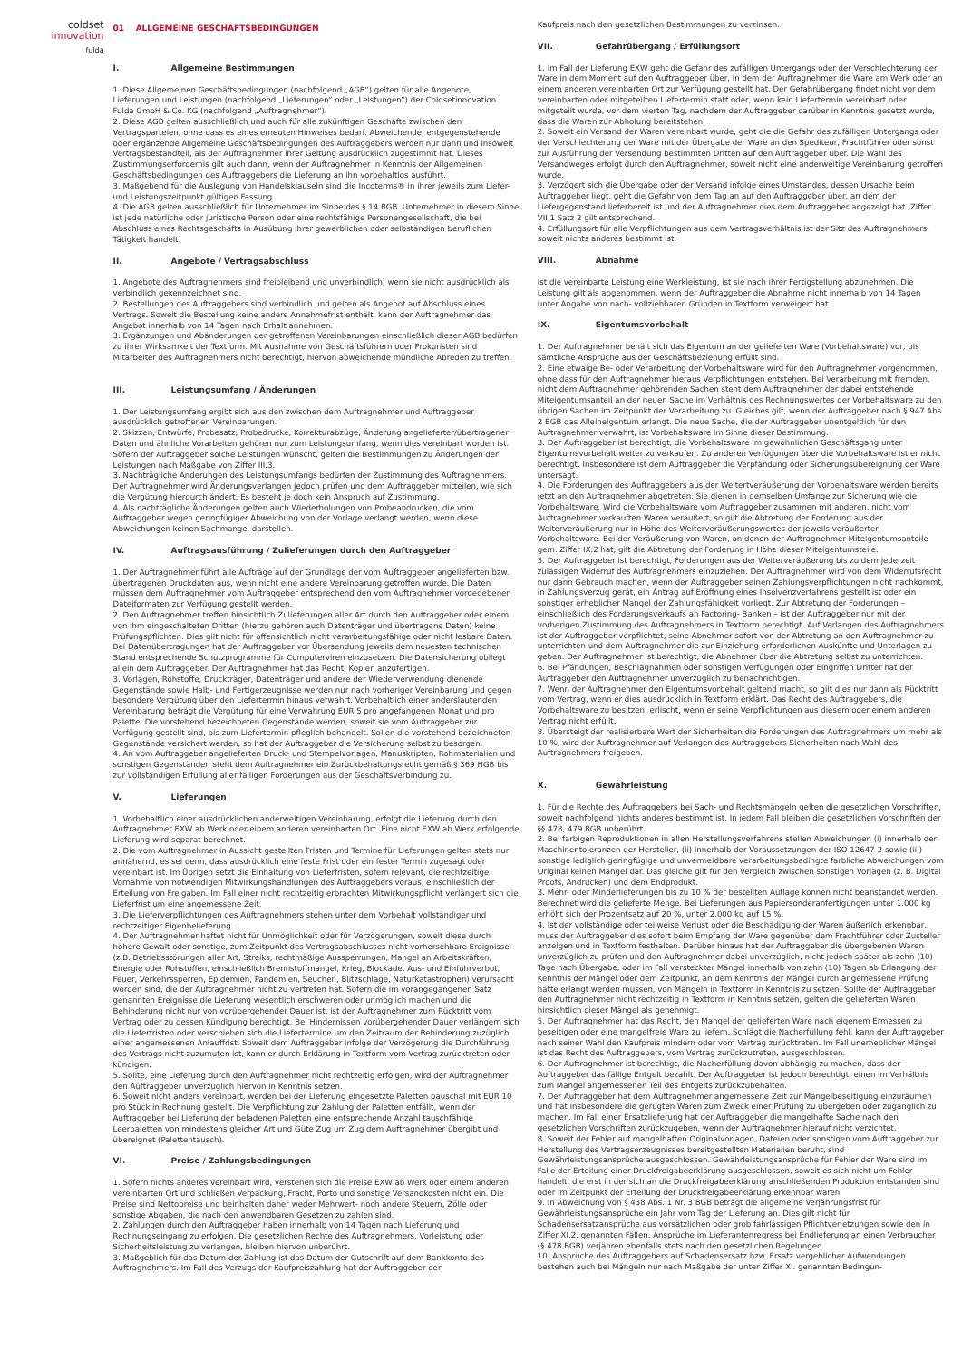coldset
innovation
fulda
01 ALLGEMEINE GESCHÄFTSBEDINGUNGEN
I. Allgemeine Bestimmungen
1. Diese Allgemeinen Geschäftsbedingungen (nachfolgend „AGB“) gelten für alle Angebote, Lieferungen und Leistungen (nachfolgend „Lieferungen“ oder „Leistungen“) der Coldsetinnovation Fulda GmbH & Co. KG (nachfolgend „Auftragnehmer“).
2. Diese AGB gelten ausschließlich und auch für alle zukünftigen Geschäfte zwischen den Vertragsparteien, ohne dass es eines erneuten Hinweises bedarf. Abweichende, entgegenstehende oder ergänzende Allgemeine Geschäftsbedingungen des Auftraggebers werden nur dann und insoweit Vertragsbestandteil, als der Auftragnehmer ihrer Geltung ausdrücklich zugestimmt hat. Dieses Zustimmungserfordernis gilt auch dann, wenn der Auftragnehmer in Kenntnis der Allgemeinen Geschäftsbedingungen des Auftraggebers die Lieferung an ihn vorbehaltlos ausführt.
3. Maßgebend für die Auslegung von Handelsklauseln sind die Incoterms® in ihrer jeweils zum Liefer- und Leistungszeitpunkt gültigen Fassung.
4. Die AGB gelten ausschließlich für Unternehmer im Sinne des § 14 BGB. Unternehmer in diesem Sinne ist jede natürliche oder juristische Person oder eine rechtsfähige Personengesellschaft, die bei Abschluss eines Rechtsgeschäfts in Ausübung ihrer gewerblichen oder selbständigen beruflichen Tätigkeit handelt.
II. Angebote / Vertragsabschluss
1. Angebote des Auftragnehmers sind freibleibend und unverbindlich, wenn sie nicht ausdrücklich als verbindlich gekennzeichnet sind.
2. Bestellungen des Auftraggebers sind verbindlich und gelten als Angebot auf Abschluss eines Vertrags. Soweit die Bestellung keine andere Annahmefrist enthält, kann der Auftragnehmer das Angebot innerhalb von 14 Tagen nach Erhalt annehmen.
3. Ergänzungen und Abänderungen der getroffenen Vereinbarungen einschließlich dieser AGB bedürfen zu ihrer Wirksamkeit der Textform. Mit Ausnahme von Geschäftsführern oder Prokuristen sind Mitarbeiter des Auftragnehmers nicht berechtigt, hiervon abweichende mündliche Abreden zu treffen.
III. Leistungsumfang / Änderungen
1. Der Leistungsumfang ergibt sich aus den zwischen dem Auftragnehmer und Auftraggeber ausdrücklich getroffenen Vereinbarungen.
2. Skizzen, Entwürfe, Probesatz, Probedrucke, Korrekturabzüge, Änderung angelieferter/übertragener Daten und ähnliche Vorarbeiten gehören nur zum Leistungsumfang, wenn dies vereinbart worden ist. Sofern der Auftraggeber solche Leistungen wünscht, gelten die Bestimmungen zu Änderungen der Leistungen nach Maßgabe von Ziffer III.3.
3. Nachträgliche Änderungen des Leistungsumfangs bedürfen der Zustimmung des Auftragnehmers. Der Auftragnehmer wird Änderungsverlangen jedoch prüfen und dem Auftraggeber mitteilen, wie sich die Vergütung hierdurch ändert. Es besteht je doch kein Anspruch auf Zustimmung.
4. Als nachträgliche Änderungen gelten auch Wiederholungen von Probeandrucken, die vom Auftraggeber wegen geringfügiger Abweichung von der Vorlage verlangt werden, wenn diese Abweichungen keinen Sachmangel darstellen.
IV. Auftragsausführung / Zulieferungen durch den Auftraggeber
1. Der Auftragnehmer führt alle Aufträge auf der Grundlage der vom Auftraggeber angelieferten bzw. übertragenen Druckdaten aus, wenn nicht eine andere Vereinbarung getroffen wurde. Die Daten müssen dem Auftragnehmer vom Auftraggeber entsprechend den vom Auftragnehmer vorgegebenen Dateiformaten zur Verfügung gestellt werden.
2. Den Auftragnehmer treffen hinsichtlich Zulieferungen aller Art durch den Auftraggeber oder einem von ihm eingeschalteten Dritten (hierzu gehören auch Datenträger und übertragene Daten) keine Prüfungspflichten. Dies gilt nicht für offensichtlich nicht verarbeitungsfähige oder nicht lesbare Daten. Bei Datenübertragungen hat der Auftraggeber vor Übersendung jeweils dem neuesten technischen Stand entsprechende Schutzprogramme für Computerviren einzusetzen. Die Datensicherung obliegt allein dem Auftraggeber. Der Auftragnehmer hat das Recht, Kopien anzufertigen.
3. Vorlagen, Rohstoffe, Druckträger, Datenträger und andere der Wiederverwendung dienende Gegenstände sowie Halb- und Fertigerzeugnisse werden nur nach vorheriger Vereinbarung und gegen besondere Vergütung über den Liefertermin hinaus verwahrt. Vorbehaltlich einer anderslautenden Vereinbarung beträgt die Vergütung für eine Verwahrung EUR 5 pro angefangenen Monat und pro Palette. Die vorstehend bezeichneten Gegenstände werden, soweit sie vom Auftraggeber zur Verfügung gestellt sind, bis zum Liefertermin pfleglich behandelt. Sollen die vorstehend bezeichneten Gegenstände versichert werden, so hat der Auftraggeber die Versicherung selbst zu besorgen.
4. An vom Auftraggeber angelieferten Druck- und Stempelvorlagen, Manuskripten, Rohmaterialien und sonstigen Gegenständen steht dem Auftragnehmer ein Zurückbehaltungsrecht gemäß § 369 HGB bis zur vollständigen Erfüllung aller fälligen Forderungen aus der Geschäftsverbindung zu.
V. Lieferungen
1. Vorbehaltlich einer ausdrücklichen anderweitigen Vereinbarung, erfolgt die Lieferung durch den Auftragnehmer EXW ab Werk oder einem anderen vereinbarten Ort. Eine nicht EXW ab Werk erfolgende Lieferung wird separat berechnet.
2. Die vom Auftragnehmer in Aussicht gestellten Fristen und Termine für Lieferungen gelten stets nur annähernd, es sei denn, dass ausdrücklich eine feste Frist oder ein fester Termin zugesagt oder vereinbart ist. Im Übrigen setzt die Einhaltung von Lieferfristen, sofern relevant, die rechtzeitige Vornahme von notwendigen Mitwirkungshandlungen des Auftraggebers voraus, einschließlich der Erteilung von Freigaben. Im Fall einer nicht rechtzeitig erbrachten Mitwirkungspflicht verlängert sich die Lieferfrist um eine angemessene Zeit.
3. Die Lieferverpflichtungen des Auftragnehmers stehen unter dem Vorbehalt vollständiger und rechtzeitiger Eigenbelieferung.
4. Der Auftragnehmer haftet nicht für Unmöglichkeit oder für Verzögerungen, soweit diese durch höhere Gewalt oder sonstige, zum Zeitpunkt des Vertragsabschlusses nicht vorhersehbare Ereignisse (z.B. Betriebsstörungen aller Art, Streiks, rechtmäßige Aussperrungen, Mangel an Arbeitskräften, Energie oder Rohstoffen, einschließlich Brennstoffmangel, Krieg, Blockade, Aus- und Einfuhrverbot, Feuer, Verkehrssperren, Epidemien, Pandemien, Seuchen, Blitzschläge, Naturkatastrophen) verursacht worden sind, die der Auftragnehmer nicht zu vertreten hat. Sofern die im vorangegangenen Satz genannten Ereignisse die Lieferung wesentlich erschweren oder unmöglich machen und die Behinderung nicht nur von vorübergehender Dauer ist, ist der Auftragnehmer zum Rücktritt vom Vertrag oder zu dessen Kündigung berechtigt. Bei Hindernissen vorübergehender Dauer verlängern sich die Lieferfristen oder verschieben sich die Liefertermine um den Zeitraum der Behinderung zuzüglich einer angemessenen Anlauffrist. Soweit dem Auftraggeber infolge der Verzögerung die Durchführung des Vertrags nicht zuzumuten ist, kann er durch Erklärung in Textform vom Vertrag zurücktreten oder kündigen.
5. Sollte, eine Lieferung durch den Auftragnehmer nicht rechtzeitig erfolgen, wird der Auftragnehmer den Auftraggeber unverzüglich hiervon in Kenntnis setzen.
6. Soweit nicht anders vereinbart, werden bei der Lieferung eingesetzte Paletten pauschal mit EUR 10 pro Stück in Rechnung gestellt. Die Verpflichtung zur Zahlung der Paletten entfällt, wenn der Auftraggeber bei Lieferung der beladenen Paletten eine entsprechende Anzahl tauschfähige Leerpaletten von mindestens gleicher Art und Güte Zug um Zug dem Auftragnehmer übergibt und übereignet (Palettentausch).
VI. Preise / Zahlungsbedingungen
1. Sofern nichts anderes vereinbart wird, verstehen sich die Preise EXW ab Werk oder einem anderen vereinbarten Ort und schließen Verpackung, Fracht, Porto und sonstige Versandkosten nicht ein. Die Preise sind Nettopreise und beinhalten daher weder Mehrwert- noch andere Steuern, Zölle oder sonstige Abgaben, die nach den anwendbaren Gesetzen zu zahlen sind.
2. Zahlungen durch den Auftraggeber haben innerhalb von 14 Tagen nach Lieferung und Rechnungseingang zu erfolgen. Die gesetzlichen Rechte des Auftragnehmers, Vorleistung oder Sicherheitsleistung zu verlangen, bleiben hiervon unberührt.
3. Maßgeblich für das Datum der Zahlung ist das Datum der Gutschrift auf dem Bankkonto des Auftragnehmers. Im Fall des Verzugs der Kaufpreiszahlung hat der Auftraggeber den
Kaufpreis nach den gesetzlichen Bestimmungen zu verzinsen.
VII. Gefahrübergang / Erfüllungsort
1. Im Fall der Lieferung EXW geht die Gefahr des zufälligen Untergangs oder der Verschlechterung der Ware in dem Moment auf den Auftraggeber über, in dem der Auftragnehmer die Ware am Werk oder an einem anderen vereinbarten Ort zur Verfügung gestellt hat. Der Gefahrübergang findet nicht vor dem vereinbarten oder mitgeteilten Liefertermin statt oder, wenn kein Liefertermin vereinbart oder mitgeteilt wurde, vor dem vierten Tag, nachdem der Auftraggeber darüber in Kenntnis gesetzt wurde, dass die Waren zur Abholung bereitstehen.
2. Soweit ein Versand der Waren vereinbart wurde, geht die die Gefahr des zufälligen Untergangs oder der Verschlechterung der Ware mit der Übergabe der Ware an den Spediteur, Frachtführer oder sonst zur Ausführung der Versendung bestimmten Dritten auf den Auftraggeber über. Die Wahl des Versandweges erfolgt durch den Auftragnehmer, soweit nicht eine anderweitige Vereinbarung getroffen wurde.
3. Verzögert sich die Übergabe oder der Versand infolge eines Umstandes, dessen Ursache beim Auftraggeber liegt, geht die Gefahr von dem Tag an auf den Auftraggeber über, an dem der Liefergegenstand lieferbereit ist und der Auftragnehmer dies dem Auftraggeber angezeigt hat. Ziffer VII.1 Satz 2 gilt entsprechend.
4. Erfüllungsort für alle Verpflichtungen aus dem Vertragsverhältnis ist der Sitz des Auftragnehmers, soweit nichts anderes bestimmt ist.
VIII. Abnahme
Ist die vereinbarte Leistung eine Werkleistung, ist sie nach ihrer Fertigstellung abzunehmen. Die Leistung gilt als abgenommen, wenn der Auftraggeber die Abnahme nicht innerhalb von 14 Tagen unter Angabe von nach- vollziehbaren Gründen in Textform verweigert hat.
IX. Eigentumsvorbehalt
1. Der Auftragnehmer behält sich das Eigentum an der gelieferten Ware (Vorbehaltsware) vor, bis sämtliche Ansprüche aus der Geschäftsbeziehung erfüllt sind.
2. Eine etwaige Be- oder Verarbeitung der Vorbehaltsware wird für den Auftragnehmer vorgenommen, ohne dass für den Auftragnehmer hieraus Verpflichtungen entstehen. Bei Verarbeitung mit fremden, nicht dem Auftragnehmer gehörenden Sachen steht dem Auftragnehmer der dabei entstehende Miteigentumsanteil an der neuen Sache im Verhältnis des Rechnungswertes der Vorbehaltsware zu den übrigen Sachen im Zeitpunkt der Verarbeitung zu. Gleiches gilt, wenn der Auftraggeber nach § 947 Abs. 2 BGB das Alleineigentum erlangt. Die neue Sache, die der Auftraggeber unentgeltlich für den Auftragnehmer verwahrt, ist Vorbehaltsware im Sinne dieser Bestimmung.
3. Der Auftraggeber ist berechtigt, die Vorbehaltsware im gewöhnlichen Geschäftsgang unter Eigentumsvorbehalt weiter zu verkaufen. Zu anderen Verfügungen über die Vorbehaltsware ist er nicht berechtigt. Insbesondere ist dem Auftraggeber die Verpfändung oder Sicherungsübereignung der Ware untersagt.
4. Die Forderungen des Auftraggebers aus der Weitertveräußerung der Vorbehaltsware werden bereits jetzt an den Auftragnehmer abgetreten. Sie dienen in demselben Umfange zur Sicherung wie die Vorbehaltsware. Wird die Vorbehaltsware vom Auftraggeber zusammen mit anderen, nicht vom Auftragnehmer verkauften Waren veräußert, so gilt die Abtretung der Forderung aus der Weiterveräußerung nur in Höhe des Weiterveräußerungswertes der jeweils veräußerten Vorbehaltsware. Bei der Veräußerung von Waren, an denen der Auftragnehmer Miteigentumsanteile gem. Ziffer IX.2 hat, gilt die Abtretung der Forderung in Höhe dieser Miteigentumsteile.
5. Der Auftraggeber ist berechtigt, Forderungen aus der Weiterveräußerung bis zu dem jederzeit zulässigen Widerruf des Auftragnehmers einzuziehen. Der Auftragnehmer wird von dem Widerrufsrecht nur dann Gebrauch machen, wenn der Auftraggeber seinen Zahlungsverpflichtungen nicht nachkommt, in Zahlungsverzug gerät, ein Antrag auf Eröffnung eines Insolvenzverfahrens gestellt ist oder ein sonstiger erheblicher Mangel der Zahlungsfähigkeit vorliegt. Zur Abtretung der Forderungen – einschließlich des Forderungsverkaufs an Factoring- Banken – ist der Auftraggeber nur mit der vorherigen Zustimmung des Auftragnehmers in Textform berechtigt. Auf Verlangen des Auftragnehmers ist der Auftraggeber verpflichtet, seine Abnehmer sofort von der Abtretung an den Auftragnehmer zu unterrichten und dem Auftragnehmer die zur Einziehung erforderlichen Auskünfte und Unterlagen zu geben. Der Auftragnehmer ist berechtigt, die Abnehmer über die Abtretung selbst zu unterrichten.
6. Bei Pfändungen, Beschlagnahmen oder sonstigen Verfügungen oder Eingriffen Dritter hat der Auftraggeber den Auftragnehmer unverzüglich zu benachrichtigen.
7. Wenn der Auftragnehmer den Eigentumsvorbehalt geltend macht, so gilt dies nur dann als Rücktritt vom Vertrag, wenn er dies ausdrücklich in Textform erklärt. Das Recht des Auftraggebers, die Vorbehaltsware zu besitzen, erlischt, wenn er seine Verpflichtungen aus diesem oder einem anderen Vertrag nicht erfüllt.
8. Übersteigt der realisierbare Wert der Sicherheiten die Forderungen des Auftragnehmers um mehr als 10 %, wird der Auftragnehmer auf Verlangen des Auftraggebers Sicherheiten nach Wahl des Auftragnehmers freigeben.
X. Gewährleistung
1. Für die Rechte des Auftraggebers bei Sach- und Rechtsmängeln gelten die gesetzlichen Vorschriften, soweit nachfolgend nichts anderes bestimmt ist. In jedem Fall bleiben die gesetzlichen Vorschriften der §§ 478, 479 BGB unberührt.
2. Bei farbigen Reproduktionen in allen Herstellungsverfahrens stellen Abweichungen (i) innerhalb der Maschinentoleranzen der Hersteller, (ii) innerhalb der Voraussetzungen der ISO 12647-2 sowie (iii) sonstige lediglich geringfügige und unvermeidbare verarbeitungsbedingte farbliche Abweichungen vom Original keinen Mangel dar. Das gleiche gilt für den Vergleich zwischen sonstigen Vorlagen (z. B. Digital Proofs, Andrucken) und dem Endprodukt.
3. Mehr- oder Minderlieferungen bis zu 10 % der bestellten Auflage können nicht beanstandet werden. Berechnet wird die gelieferte Menge. Bei Lieferungen aus Papiersonderanfertigungen unter 1.000 kg erhöht sich der Prozentsatz auf 20 %, unter 2.000 kg auf 15 %.
4. Ist der vollständige oder teilweise Verlust oder die Beschädigung der Waren äußerlich erkennbar, muss der Auftraggeber dies sofort beim Empfang der Ware gegenüber dem Frachtführer oder Zusteller anzeigen und in Textform festhalten. Darüber hinaus hat der Auftraggeber die übergebenen Waren unverzüglich zu prüfen und den Auftragnehmer dabei unverzüglich, nicht jedoch später als zehn (10) Tage nach Übergabe, oder im Fall versteckter Mängel innerhalb von zehn (10) Tagen ab Erlangung der Kenntnis der Mängel oder dem Zeitpunkt, an dem Kenntnis der Mängel durch angemessene Prüfung hätte erlangt werden müssen, von Mängeln in Textform in Kenntnis zu setzen. Sollte der Auftraggeber den Auftragnehmer nicht rechtzeitig in Textform in Kenntnis setzen, gelten die gelieferten Waren hinsichtlich dieser Mängel als genehmigt.
5. Der Auftragnehmer hat das Recht, den Mangel der gelieferten Ware nach eigenem Ermessen zu beseitigen oder eine mangelfreie Ware zu liefern. Schlägt die Nacherfüllung fehl, kann der Auftraggeber nach seiner Wahl den Kaufpreis mindern oder vom Vertrag zurücktreten. Im Fall unerheblicher Mängel ist das Recht des Auftraggebers, vom Vertrag zurückzutreten, ausgeschlossen.
6. Der Auftragnehmer ist berechtigt, die Nacherfüllung davon abhängig zu machen, dass der Auftraggeber das fällige Entgelt bezahlt. Der Auftraggeber ist jedoch berechtigt, einen im Verhältnis zum Mangel angemessenen Teil des Entgelts zurückzubehalten.
7. Der Auftraggeber hat dem Auftragnehmer angemessene Zeit zur Mängelbeseitigung einzuräumen und hat insbesondere die gerügten Waren zum Zweck einer Prüfung zu übergeben oder zugänglich zu machen. Im Fall einer Ersatzlieferung hat der Auftraggeber die mangelhafte Sache nach den gesetzlichen Vorschriften zurückzugeben, wenn der Auftragnehmer hierauf nicht verzichtet.
8. Soweit der Fehler auf mangelhaften Originalvorlagen, Dateien oder sonstigen vom Auftraggeber zur Herstellung des Vertragserzeugnisses bereitgestellten Materialien beruht, sind Gewährleistungsansprüche ausgeschlossen. Gewährleistungsansprüche für Fehler der Ware sind im Falle der Erteilung einer Druckfreigabeerklärung ausgeschlossen, soweit es sich nicht um Fehler handelt, die erst in der sich an die Druckfreigabeerklärung anschließenden Produktion entstanden sind oder im Zeitpunkt der Erteilung der Druckfreigabeerklärung erkennbar waren.
9. In Abweichung von § 438 Abs. 1 Nr. 3 BGB beträgt die allgemeine Verjährungsfrist für Gewährleistungsansprüche ein Jahr vom Tag der Lieferung an. Dies gilt nicht für Schadensersatzansprüche aus vorsätzlichen oder grob fahrlässigen Pflichtverletzungen sowie den in Ziffer XI.2. genannten Fällen. Ansprüche im Lieferantenregress bei Endlieferung an einen Verbraucher (§ 478 BGB) verjähren ebenfalls stets nach den gesetzlichen Regelungen.
10. Ansprüche des Auftraggebers auf Schadensersatz bzw. Ersatz vergeblicher Aufwendungen bestehen auch bei Mängeln nur nach Maßgabe der unter Ziffer XI. genannten Bedingun-